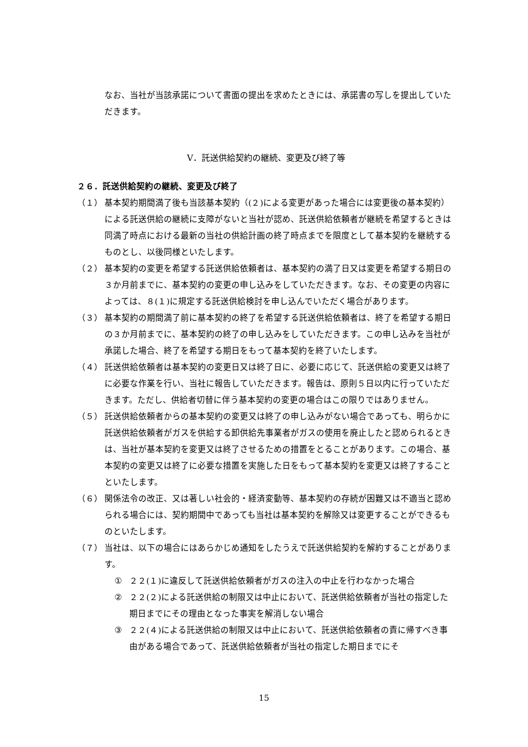なお、当社が当該承諾について書面の提出を求めたときには、承諾書の写しを提出していただきます。
Ⅴ．託送供給契約の継続、変更及び終了等
２６．託送供給契約の継続、変更及び終了
（１） 基本契約期間満了後も当該基本契約（(２)による変更があった場合には変更後の基本契約）による託送供給の継続に支障がないと当社が認め、託送供給依頼者が継続を希望するときは同満了時点における最新の当社の供給計画の終了時点までを限度として基本契約を継続するものとし、以後同様といたします。
（２） 基本契約の変更を希望する託送供給依頼者は、基本契約の満了日又は変更を希望する期日の３か月前までに、基本契約の変更の申し込みをしていただきます。なお、その変更の内容によっては、８(１)に規定する託送供給検討を申し込んでいただく場合があります。
（３） 基本契約の期間満了前に基本契約の終了を希望する託送供給依頼者は、終了を希望する期日の３か月前までに、基本契約の終了の申し込みをしていただきます。この申し込みを当社が承諾した場合、終了を希望する期日をもって基本契約を終了いたします。
（４） 託送供給依頼者は基本契約の変更日又は終了日に、必要に応じて、託送供給の変更又は終了に必要な作業を行い、当社に報告していただきます。報告は、原則５日以内に行っていただきます。ただし、供給者切替に伴う基本契約の変更の場合はこの限りではありません。
（５） 託送供給依頼者からの基本契約の変更又は終了の申し込みがない場合であっても、明らかに託送供給依頼者がガスを供給する卸供給先事業者がガスの使用を廃止したと認められるときは、当社が基本契約を変更又は終了させるための措置をとることがあります。この場合、基本契約の変更又は終了に必要な措置を実施した日をもって基本契約を変更又は終了することといたします。
（６） 関係法令の改正、又は著しい社会的・経済変動等、基本契約の存続が困難又は不適当と認められる場合には、契約期間中であっても当社は基本契約を解除又は変更することができるものといたします。
（７） 当社は、以下の場合にはあらかじめ通知をしたうえで託送供給契約を解約することがあります。
① ２２(１)に違反して託送供給依頼者がガスの注入の中止を行わなかった場合
② ２２(２)による託送供給の制限又は中止において、託送供給依頼者が当社の指定した期日までにその理由となった事実を解消しない場合
③ ２２(４)による託送供給の制限又は中止において、託送供給依頼者の責に帰すべき事由がある場合であって、託送供給依頼者が当社の指定した期日までにそ
15